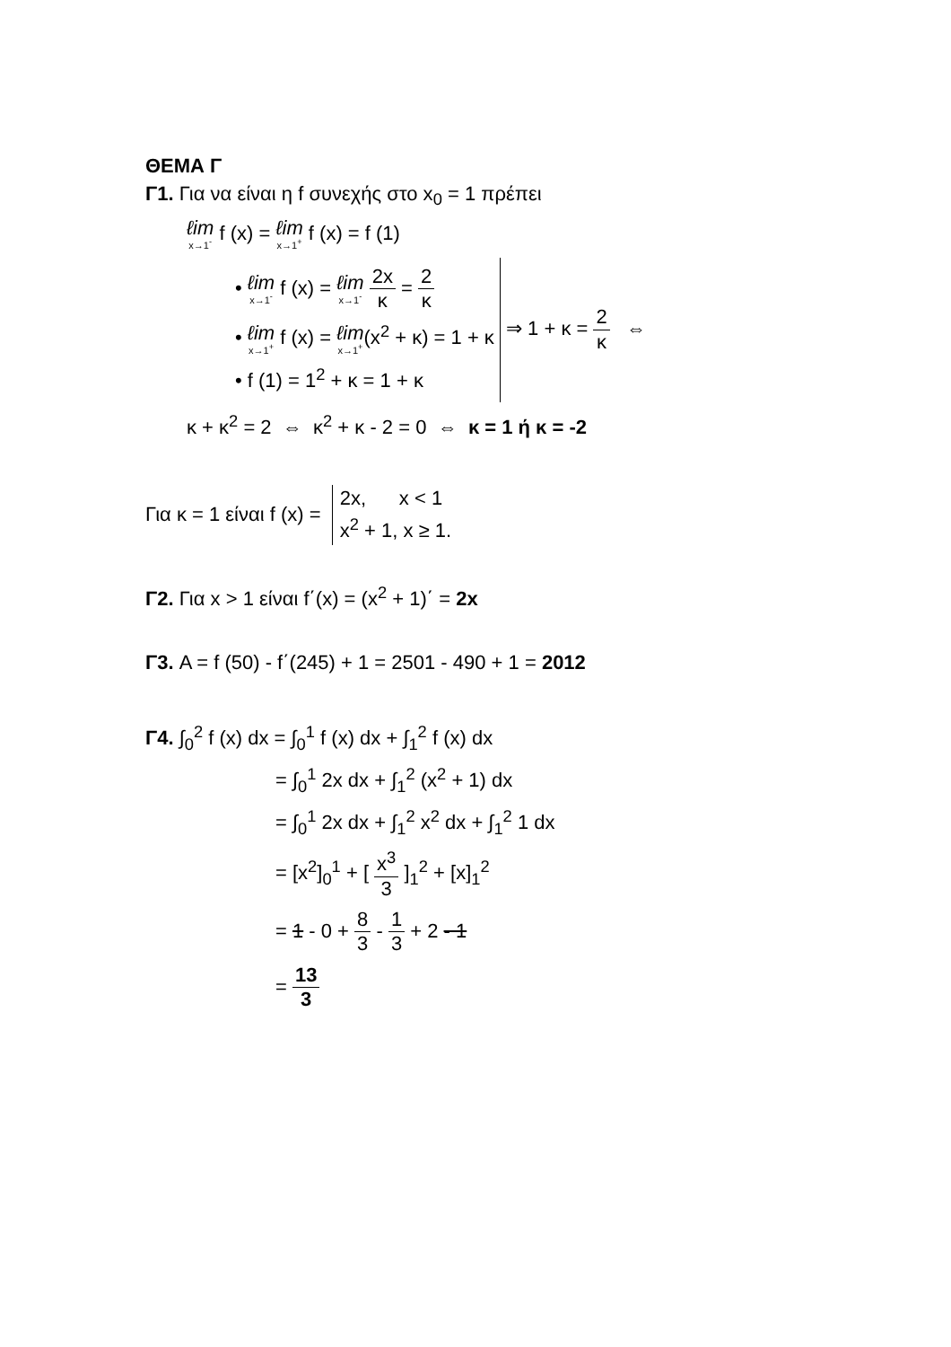ΘΕΜΑ Γ
Γ1. Για να είναι η f συνεχής στο x<sub>0</sub> = 1 πρέπει
ℓim x→1<sup>-</sup> f (x) = ℓim x→1<sup>+</sup> f (x) = f (1)
• ℓim x→1<sup>-</sup> f (x) = ℓim x→1<sup>-</sup> 2x κ = 2 κ
• ℓim x→1<sup>+</sup> f (x) = ℓim x→1<sup>+</sup>(x<sup>2</sup> + κ) = 1 + κ
• f (1) = 1<sup>2</sup> + κ = 1 + κ
⇒ 1 + κ = 2 κ ⇔
κ + κ<sup>2</sup> = 2 ⇔ κ<sup>2</sup> + κ - 2 = 0 ⇔ κ = 1 ή κ = -2
Για κ = 1 είναι f (x) =
2x, x < 1
x<sup>2</sup> + 1, x ≥ 1.
Γ2. Για x > 1 είναι f΄(x) = (x<sup>2</sup> + 1)΄ = 2x
Γ3. A = f (50) - f΄(245) + 1 = 2501 - 490 + 1 = 2012
Γ4. ∫<sub>0</sub><sup>2</sup> f (x) dx = ∫<sub>0</sub><sup>1</sup> f (x) dx + ∫<sub>1</sub><sup>2</sup> f (x) dx
= ∫<sub>0</sub><sup>1</sup> 2x dx + ∫<sub>1</sub><sup>2</sup> (x<sup>2</sup> + 1) dx
= ∫<sub>0</sub><sup>1</sup> 2x dx + ∫<sub>1</sub><sup>2</sup> x<sup>2</sup> dx + ∫<sub>1</sub><sup>2</sup> 1 dx
= [x<sup>2</sup>]<sub>0</sub><sup>1</sup> + [ x<sup>3</sup> 3 ]<sub>1</sub><sup>2</sup> + [x]<sub>1</sub><sup>2</sup>
= 1 - 0 + 8 3 - 1 3 + 2 - 1
= 13 3